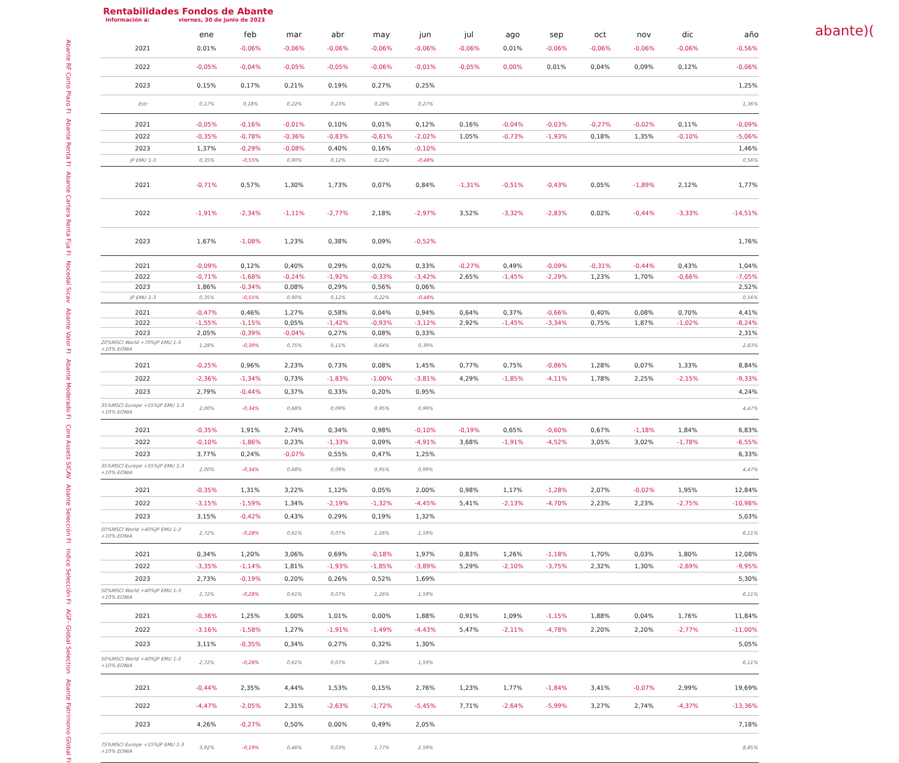Rentabilidades Fondos de Abante
Información a: viernes, 30 de junio de 2023
abante)(
| | | ene | feb | mar | abr | may | jun | jul | ago | sep | oct | nov | dic | año |
| --- | --- | --- | --- | --- | --- | --- | --- | --- | --- | --- | --- | --- | --- | --- |
| Abante RF Corto Plazo FI | 2021 | 0,01% | -0,06% | -0,06% | -0,06% | -0,06% | -0,06% | -0,06% | 0,01% | -0,06% | -0,06% | -0,06% | -0,06% | -0,56% |
| | 2022 | -0,05% | -0,04% | -0,05% | -0,05% | -0,06% | -0,01% | -0,05% | 0,00% | 0,01% | 0,04% | 0,09% | 0,12% | -0,06% |
| | 2023 | 0,15% | 0,17% | 0,21% | 0,19% | 0,27% | 0,25% | | | | | | | 1,25% |
| | Estr | 0,17% | 0,18% | 0,22% | 0,23% | 0,28% | 0,27% | | | | | | | 1,36% |
| Abante Renta FI | 2021 | -0,05% | -0,16% | -0,01% | 0,10% | 0,01% | 0,12% | 0,16% | -0,04% | -0,03% | -0,27% | -0,02% | 0,11% | -0,09% |
| | 2022 | -0,35% | -0,78% | -0,36% | -0,83% | -0,61% | -2,02% | 1,05% | -0,73% | -1,93% | 0,18% | 1,35% | -0,10% | -5,06% |
| | 2023 | 1,37% | -0,29% | -0,08% | 0,40% | 0,16% | -0,10% | | | | | | | 1,46% |
| | JP EMU 1-3 | 0,35% | -0,55% | 0,90% | 0,12% | 0,22% | -0,48% | | | | | | | 0,56% |
| Abante Cartera Renta Fija FI | 2021 | -0,71% | 0,57% | 1,30% | 1,73% | 0,07% | 0,84% | -1,31% | -0,51% | -0,43% | 0,05% | -1,89% | 2,12% | 1,77% |
| | 2022 | -1,91% | -2,34% | -1,11% | -2,77% | 2,18% | -2,97% | 3,52% | -3,32% | -2,83% | 0,02% | -0,44% | -3,33% | -14,51% |
| | 2023 | 1,67% | -1,08% | 1,23% | 0,38% | 0,09% | -0,52% | | | | | | | 1,76% |
| Nocedal Sicav | 2021 | -0,09% | 0,12% | 0,40% | 0,29% | 0,02% | 0,33% | -0,27% | 0,49% | -0,09% | -0,31% | -0,44% | 0,43% | 1,04% |
| | 2022 | -0,71% | -1,68% | -0,24% | -1,92% | -0,33% | -3,42% | 2,65% | -1,45% | -2,29% | 1,23% | 1,70% | -0,66% | -7,05% |
| | 2023 | 1,86% | -0,34% | 0,08% | 0,29% | 0,56% | 0,06% | | | | | | | 2,52% |
| | JP EMU 1-3 | 0,35% | -0,55% | 0,90% | 0,12% | 0,22% | -0,48% | | | | | | | 0,56% |
| Abante Valor FI | 2021 | -0,47% | 0,46% | 1,27% | 0,58% | 0,04% | 0,94% | 0,64% | 0,37% | -0,66% | 0,40% | 0,08% | 0,70% | 4,41% |
| | 2022 | -1,55% | -1,15% | 0,05% | -1,42% | -0,93% | -3,12% | 2,92% | -1,45% | -3,34% | 0,75% | 1,87% | -1,02% | -8,24% |
| | 2023 | 2,05% | -0,39% | -0,04% | 0,27% | 0,08% | 0,33% | | | | | | | 2,31% |
| | 20%MSCI World +70%JP EMU 1-3 +10% EONIA | 1,28% | -0,39% | 0,75% | 0,11% | 0,64% | 0,39% | | | | | | | 2,83% |
| Abante Moderado FI | 2021 | -0,25% | 0,96% | 2,23% | 0,73% | 0,08% | 1,45% | 0,77% | 0,75% | -0,86% | 1,28% | 0,07% | 1,33% | 8,84% |
| | 2022 | -2,36% | -1,34% | 0,73% | -1,83% | -1,00% | -3,81% | 4,29% | -1,85% | -4,11% | 1,78% | 2,25% | -2,15% | -9,33% |
| | 2023 | 2,79% | -0,44% | 0,37% | 0,33% | 0,20% | 0,95% | | | | | | | 4,24% |
| | 35%MSCI Europe +55%JP EMU 1-3 +10% EONIA | 2,00% | -0,34% | 0,68% | 0,09% | 0,95% | 0,99% | | | | | | | 4,47% |
| Core Assets SICAV | 2021 | -0,35% | 1,91% | 2,74% | 0,34% | 0,98% | -0,10% | -0,19% | 0,65% | -0,60% | 0,67% | -1,18% | 1,84% | 6,83% |
| | 2022 | -0,10% | -1,86% | 0,23% | -1,33% | 0,09% | -4,91% | 3,68% | -1,91% | -4,52% | 3,05% | 3,02% | -1,78% | -6,55% |
| | 2023 | 3,77% | 0,24% | -0,07% | 0,55% | 0,47% | 1,25% | | | | | | | 6,33% |
| | 35%MSCI Europe +55%JP EMU 1-3 +10% EONIA | 2,00% | -0,34% | 0,68% | 0,09% | 0,95% | 0,99% | | | | | | | 4,47% |
| Abante Selección FI | 2021 | -0,35% | 1,31% | 3,22% | 1,12% | 0,05% | 2,00% | 0,98% | 1,17% | -1,28% | 2,07% | -0,02% | 1,95% | 12,84% |
| | 2022 | -3,15% | -1,59% | 1,34% | -2,19% | -1,32% | -4,45% | 5,41% | -2,13% | -4,70% | 2,23% | 2,23% | -2,75% | -10,98% |
| | 2023 | 3,15% | -0,42% | 0,43% | 0,29% | 0,19% | 1,32% | | | | | | | 5,03% |
| | 50%MSCI World +40%JP EMU 1-3 +10% EONIA | 2,72% | -0,28% | 0,61% | 0,07% | 1,26% | 1,59% | | | | | | | 6,11% |
| Indice Selección FI | 2021 | 0,34% | 1,20% | 3,06% | 0,69% | -0,18% | 1,97% | 0,83% | 1,26% | -1,18% | 1,70% | 0,03% | 1,80% | 12,08% |
| | 2022 | -3,35% | -1,14% | 1,81% | -1,93% | -1,85% | -3,89% | 5,29% | -2,10% | -3,75% | 2,32% | 1,30% | -2,69% | -9,95% |
| | 2023 | 2,73% | -0,19% | 0,20% | 0,26% | 0,52% | 1,69% | | | | | | | 5,30% |
| | 50%MSCI World +40%JP EMU 1-3 +10% EONIA | 2,72% | -0,28% | 0,61% | 0,07% | 1,26% | 1,59% | | | | | | | 6,11% |
| AGF- Global Selection | 2021 | -0,36% | 1,25% | 3,00% | 1,01% | 0,00% | 1,88% | 0,91% | 1,09% | -1,15% | 1,88% | 0,04% | 1,76% | 11,84% |
| | 2022 | -3,16% | -1,58% | 1,27% | -1,91% | -1,49% | -4,43% | 5,47% | -2,11% | -4,78% | 2,20% | 2,20% | -2,77% | -11,00% |
| | 2023 | 3,11% | -0,35% | 0,34% | 0,27% | 0,32% | 1,30% | | | | | | | 5,05% |
| | 50%MSCI World +40%JP EMU 1-3 +10% EONIA | 2,72% | -0,28% | 0,61% | 0,07% | 1,26% | 1,59% | | | | | | | 6,11% |
| Abante Patrimonio Global FI | 2021 | -0,44% | 2,35% | 4,44% | 1,53% | 0,15% | 2,76% | 1,23% | 1,77% | -1,84% | 3,41% | -0,07% | 2,99% | 19,69% |
| | 2022 | -4,47% | -2,05% | 2,31% | -2,63% | -1,72% | -5,45% | 7,71% | -2,64% | -5,99% | 3,27% | 2,74% | -4,37% | -13,36% |
| | 2023 | 4,26% | -0,27% | 0,50% | 0,00% | 0,49% | 2,05% | | | | | | | 7,18% |
| | 75%MSCI Europe +15%JP EMU 1-3 +10% EONIA | 3,92% | -0,19% | 0,46% | 0,03% | 1,77% | 2,59% | | | | | | | 8,85% |